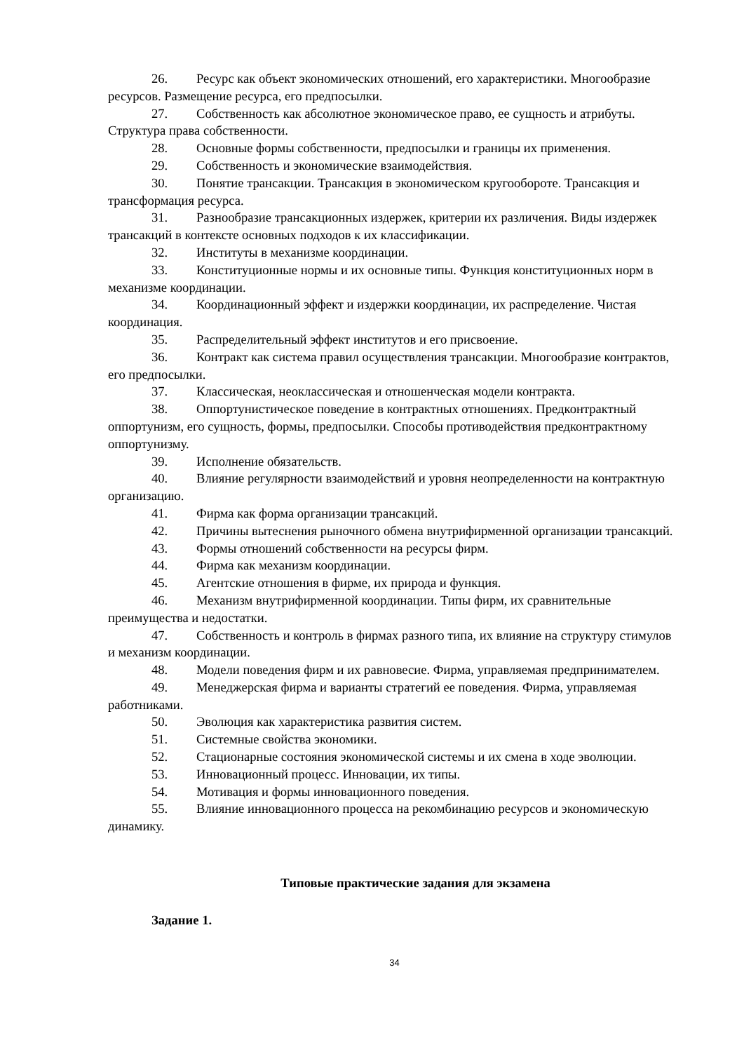26. Ресурс как объект экономических отношений, его характеристики. Многообразие ресурсов. Размещение ресурса, его предпосылки.
27. Собственность как абсолютное экономическое право, ее сущность и атрибуты. Структура права собственности.
28. Основные формы собственности, предпосылки и границы их применения.
29. Собственность и экономические взаимодействия.
30. Понятие трансакции. Трансакция в экономическом кругообороте. Трансакция и трансформация ресурса.
31. Разнообразие трансакционных издержек, критерии их различения. Виды издержек трансакций в контексте основных подходов к их классификации.
32. Институты в механизме координации.
33. Конституционные нормы и их основные типы. Функция конституционных норм в механизме координации.
34. Координационный эффект и издержки координации, их распределение. Чистая координация.
35. Распределительный эффект институтов и его присвоение.
36. Контракт как система правил осуществления трансакции. Многообразие контрактов, его предпосылки.
37. Классическая, неоклассическая и отношенческая модели контракта.
38. Оппортунистическое поведение в контрактных отношениях. Предконтрактный оппортунизм, его сущность, формы, предпосылки. Способы противодействия предконтрактному оппортунизму.
39. Исполнение обязательств.
40. Влияние регулярности взаимодействий и уровня неопределенности на контрактную организацию.
41. Фирма как форма организации трансакций.
42. Причины вытеснения рыночного обмена внутрифирменной организации трансакций.
43. Формы отношений собственности на ресурсы фирм.
44. Фирма как механизм координации.
45. Агентские отношения в фирме, их природа и функция.
46. Механизм внутрифирменной координации. Типы фирм, их сравнительные преимущества и недостатки.
47. Собственность и контроль в фирмах разного типа, их влияние на структуру стимулов и механизм координации.
48. Модели поведения фирм и их равновесие. Фирма, управляемая предпринимателем.
49. Менеджерская фирма и варианты стратегий ее поведения. Фирма, управляемая работниками.
50. Эволюция как характеристика развития систем.
51. Системные свойства экономики.
52. Стационарные состояния экономической системы и их смена в ходе эволюции.
53. Инновационный процесс. Инновации, их типы.
54. Мотивация и формы инновационного поведения.
55. Влияние инновационного процесса на рекомбинацию ресурсов и экономическую динамику.
Типовые практические задания для экзамена
Задание 1.
34